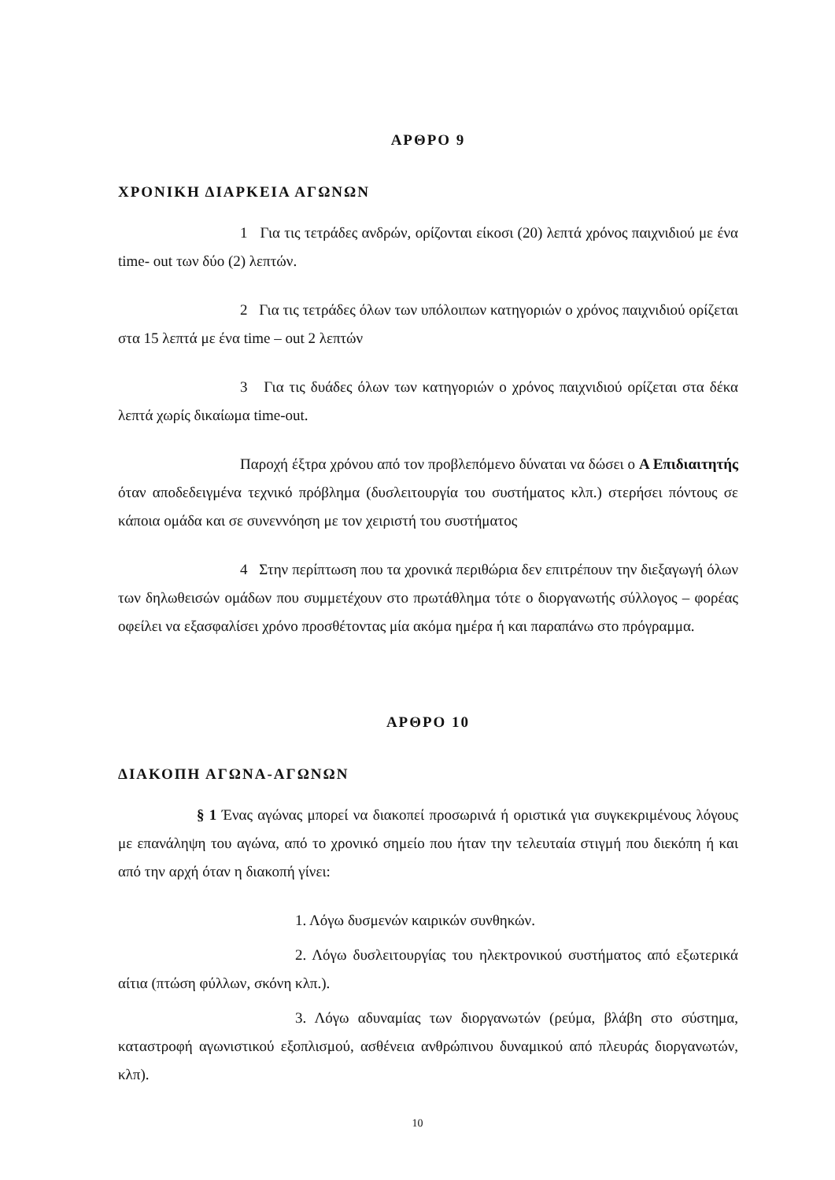ΑΡΘΡΟ 9
ΧΡΟΝΙΚΗ ΔΙΑΡΚΕΙΑ ΑΓΩΝΩΝ
1 Για τις τετράδες ανδρών, ορίζονται είκοσι (20) λεπτά χρόνος παιχνιδιού με ένα time- out των δύο (2) λεπτών.
2 Για τις τετράδες όλων των υπόλοιπων κατηγοριών ο χρόνος παιχνιδιού ορίζεται στα 15 λεπτά με ένα time – out 2 λεπτών
3 Για τις δυάδες όλων των κατηγοριών ο χρόνος παιχνιδιού ορίζεται στα δέκα λεπτά χωρίς δικαίωμα time-out.
Παροχή έξτρα χρόνου από τον προβλεπόμενο δύναται να δώσει ο Α Επιδιαιτητής όταν αποδεδειγμένα τεχνικό πρόβλημα (δυσλειτουργία του συστήματος κλπ.) στερήσει πόντους σε κάποια ομάδα και σε συνεννόηση με τον χειριστή του συστήματος
4 Στην περίπτωση που τα χρονικά περιθώρια δεν επιτρέπουν την διεξαγωγή όλων των δηλωθεισών ομάδων που συμμετέχουν στο πρωτάθλημα τότε ο διοργανωτής σύλλογος – φορέας οφείλει να εξασφαλίσει χρόνο προσθέτοντας μία ακόμα ημέρα ή και παραπάνω στο πρόγραμμα.
ΑΡΘΡΟ 10
ΔΙΑΚΟΠΗ ΑΓΩΝΑ-ΑΓΩΝΩΝ
§ 1 Ένας αγώνας μπορεί να διακοπεί προσωρινά ή οριστικά για συγκεκριμένους λόγους με επανάληψη του αγώνα, από το χρονικό σημείο που ήταν την τελευταία στιγμή που διεκόπη ή και από την αρχή όταν η διακοπή γίνει:
1. Λόγω δυσμενών καιρικών συνθηκών.
2. Λόγω δυσλειτουργίας του ηλεκτρονικού συστήματος από εξωτερικά αίτια (πτώση φύλλων, σκόνη κλπ.).
3. Λόγω αδυναμίας των διοργανωτών (ρεύμα, βλάβη στο σύστημα, καταστροφή αγωνιστικού εξοπλισμού, ασθένεια ανθρώπινου δυναμικού από πλευράς διοργανωτών, κλπ).
10